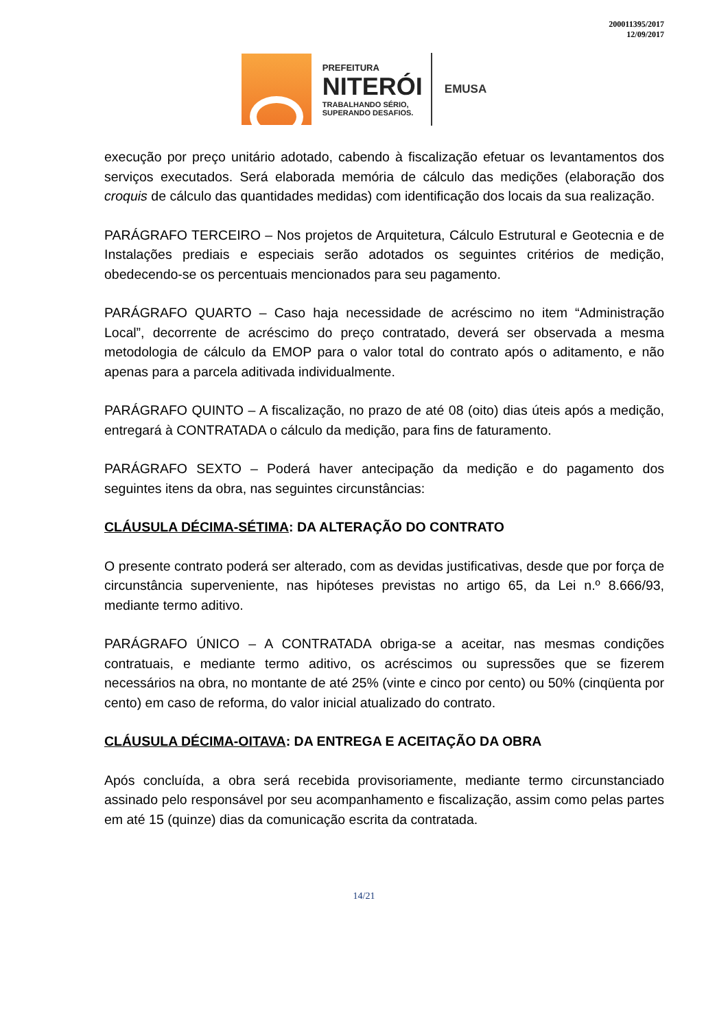200011395/2017
12/09/2017
PREFEITURA
NITERÓI
TRABALHANDO SÉRIO,
SUPERANDO DESAFIOS.
EMUSA
execução por preço unitário adotado, cabendo à fiscalização efetuar os levantamentos dos serviços executados. Será elaborada memória de cálculo das medições (elaboração dos croquis de cálculo das quantidades medidas) com identificação dos locais da sua realização.
PARÁGRAFO TERCEIRO – Nos projetos de Arquitetura, Cálculo Estrutural e Geotecnia e de Instalações prediais e especiais serão adotados os seguintes critérios de medição, obedecendo-se os percentuais mencionados para seu pagamento.
PARÁGRAFO QUARTO – Caso haja necessidade de acréscimo no item “Administração Local”, decorrente de acréscimo do preço contratado, deverá ser observada a mesma metodologia de cálculo da EMOP para o valor total do contrato após o aditamento, e não apenas para a parcela aditivada individualmente.
PARÁGRAFO QUINTO – A fiscalização, no prazo de até 08 (oito) dias úteis após a medição, entregará à CONTRATADA o cálculo da medição, para fins de faturamento.
PARÁGRAFO SEXTO – Poderá haver antecipação da medição e do pagamento dos seguintes itens da obra, nas seguintes circunstâncias:
CLÁUSULA DÉCIMA-SÉTIMA: DA ALTERAÇÃO DO CONTRATO
O presente contrato poderá ser alterado, com as devidas justificativas, desde que por força de circunstância superveniente, nas hipóteses previstas no artigo 65, da Lei n.º 8.666/93, mediante termo aditivo.
PARÁGRAFO ÚNICO – A CONTRATADA obriga-se a aceitar, nas mesmas condições contratuais, e mediante termo aditivo, os acréscimos ou supressões que se fizerem necessários na obra, no montante de até 25% (vinte e cinco por cento) ou 50% (cinqüenta por cento) em caso de reforma, do valor inicial atualizado do contrato.
CLÁUSULA DÉCIMA-OITAVA: DA ENTREGA E ACEITAÇÃO DA OBRA
Após concluída, a obra será recebida provisoriamente, mediante termo circunstanciado assinado pelo responsável por seu acompanhamento e fiscalização, assim como pelas partes em até 15 (quinze) dias da comunicação escrita da contratada.
14/21